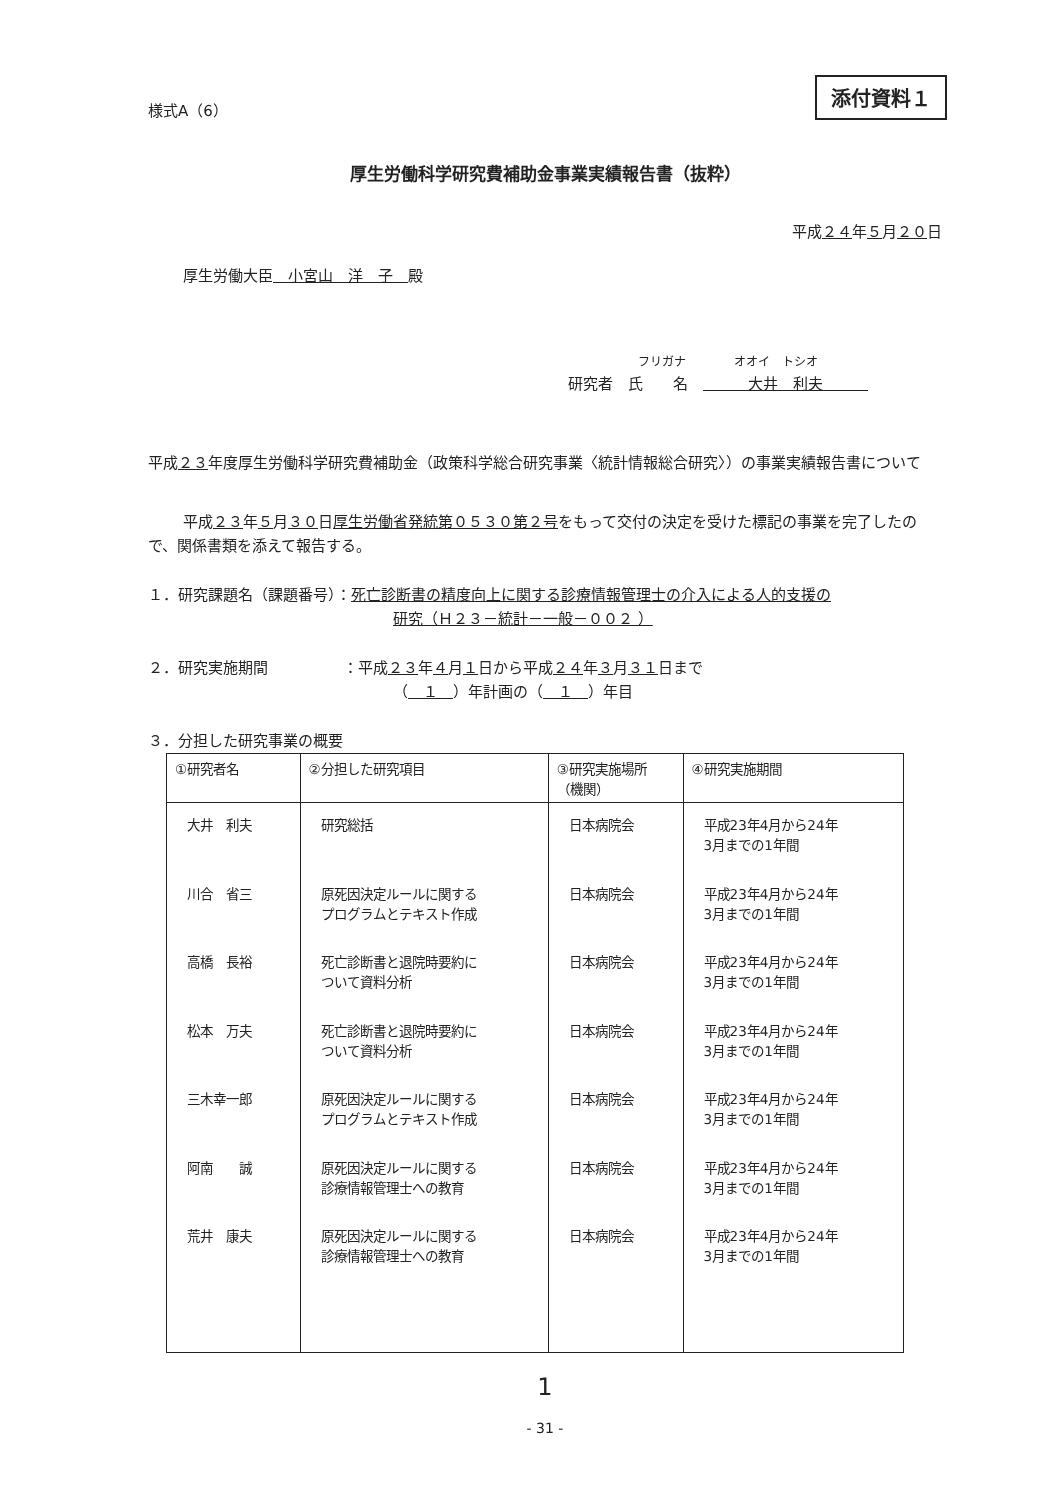様式A（6） 添付資料１
厚生労働科学研究費補助金事業実績報告書（抜粋）
平成２４年５月２０日
厚生労働大臣　小宮山　洋　子　殿
フリガナ　　　　オオイ　トシオ
研究者　氏　　名　　　　大井　利夫　　　
平成２３年度厚生労働科学研究費補助金（政策科学総合研究事業〈統計情報総合研究〉）の事業実績報告書について
平成２３年５月３０日厚生労働省発統第０５３０第２号をもって交付の決定を受けた標記の事業を完了したので、関係書類を添えて報告する。
１．研究課題名（課題番号）：死亡診断書の精度向上に関する診療情報管理士の介入による人的支援の
研究（Ｈ２３－統計－一般－００２ ）
２．研究実施期間　　　　　：平成２３年４月１日から平成２４年３月３１日まで
（　１　）年計画の（　１　）年目
３．分担した研究事業の概要
| ①研究者名 | ②分担した研究項目 | ③研究実施場所 （機関） | ④研究実施期間 |
| --- | --- | --- | --- |
| 大井 利夫 | 研究総括 | 日本病院会 | 平成23年4月から24年 3月までの1年間 |
| 川合 省三 | 原死因決定ルールに関する プログラムとテキスト作成 | 日本病院会 | 平成23年4月から24年 3月までの1年間 |
| 高橋 長裕 | 死亡診断書と退院時要約に ついて資料分析 | 日本病院会 | 平成23年4月から24年 3月までの1年間 |
| 松本 万夫 | 死亡診断書と退院時要約に ついて資料分析 | 日本病院会 | 平成23年4月から24年 3月までの1年間 |
| 三木幸一郎 | 原死因決定ルールに関する プログラムとテキスト作成 | 日本病院会 | 平成23年4月から24年 3月までの1年間 |
| 阿南 誠 | 原死因決定ルールに関する 診療情報管理士への教育 | 日本病院会 | 平成23年4月から24年 3月までの1年間 |
| 荒井 康夫 | 原死因決定ルールに関する 診療情報管理士への教育 | 日本病院会 | 平成23年4月から24年 3月までの1年間 |
1
- 31 -